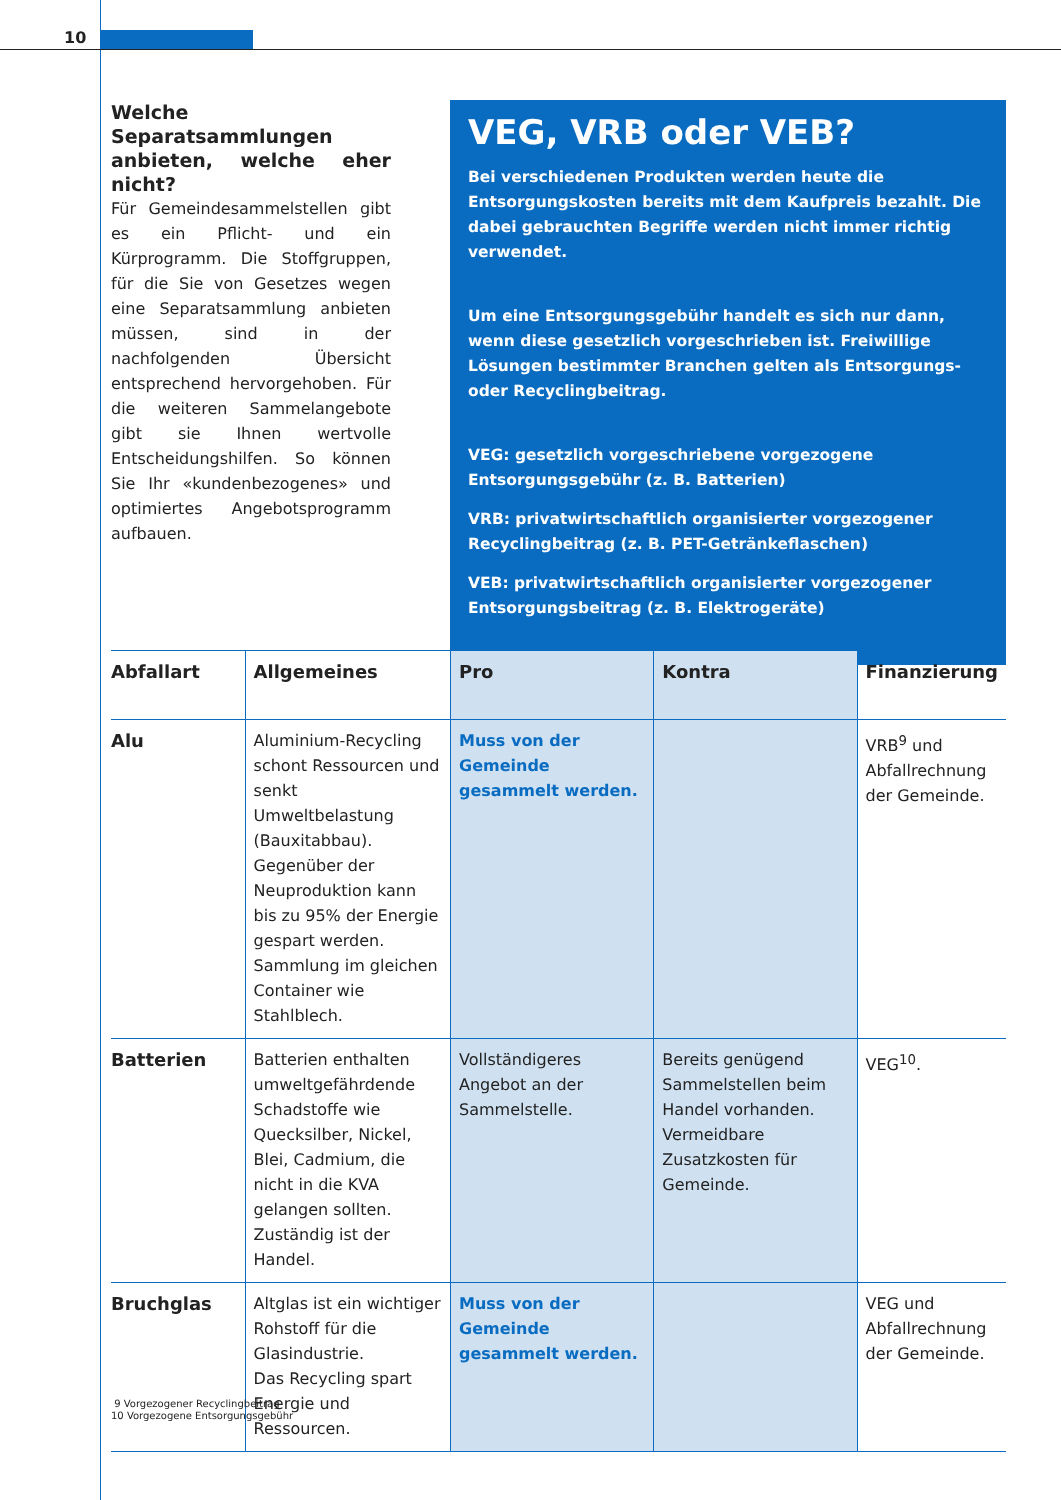10
Welche Separatsammlungen anbieten, welche eher nicht?
Für Gemeindesammelstellen gibt es ein Pflicht- und ein Kürprogramm. Die Stoffgruppen, für die Sie von Gesetzes wegen eine Separatsammlung anbieten müssen, sind in der nachfolgenden Übersicht entsprechend hervorgehoben. Für die weiteren Sammelangebote gibt sie Ihnen wertvolle Entscheidungshilfen. So können Sie Ihr «kundenbezogenes» und optimiertes Angebotsprogramm aufbauen.
VEG, VRB oder VEB?
Bei verschiedenen Produkten werden heute die Entsorgungskosten bereits mit dem Kaufpreis bezahlt. Die dabei gebrauchten Begriffe werden nicht immer richtig verwendet.
Um eine Entsorgungsgebühr handelt es sich nur dann, wenn diese gesetzlich vorgeschrieben ist. Freiwillige Lösungen bestimmter Branchen gelten als Entsorgungs- oder Recyclingbeitrag.
VEG: gesetzlich vorgeschriebene vorgezogene Entsorgungsgebühr (z. B. Batterien)
VRB: privatwirtschaftlich organisierter vorgezogener Recyclingbeitrag (z. B. PET-Getränkeflaschen)
VEB: privatwirtschaftlich organisierter vorgezogener Entsorgungsbeitrag (z. B. Elektrogeräte)
| Abfallart | Allgemeines | Pro | Kontra | Finanzierung |
| --- | --- | --- | --- | --- |
| Alu | Aluminium-Recycling schont Ressourcen und senkt Umweltbelastung (Bauxitabbau). Gegenüber der Neuproduktion kann bis zu 95% der Energie gespart werden. Sammlung im gleichen Container wie Stahlblech. | Muss von der Gemeinde gesammelt werden. | | VRB<sup>9</sup> und Abfallrechnung der Gemeinde. |
| Batterien | Batterien enthalten umweltgefährdende Schadstoffe wie Quecksilber, Nickel, Blei, Cadmium, die nicht in die KVA gelangen sollten. Zuständig ist der Handel. | Vollständigeres Angebot an der Sammelstelle. | Bereits genügend Sammelstellen beim Handel vorhanden. Vermeidbare Zusatzkosten für Gemeinde. | VEG<sup>10</sup>. |
| Bruchglas | Altglas ist ein wichtiger Rohstoff für die Glasindustrie. Das Recycling spart Energie und Ressourcen. | Muss von der Gemeinde gesammelt werden. | | VEG und Abfallrechnung der Gemeinde. |
9 Vorgezogener Recyclingbeitrag
10 Vorgezogene Entsorgungsgebühr